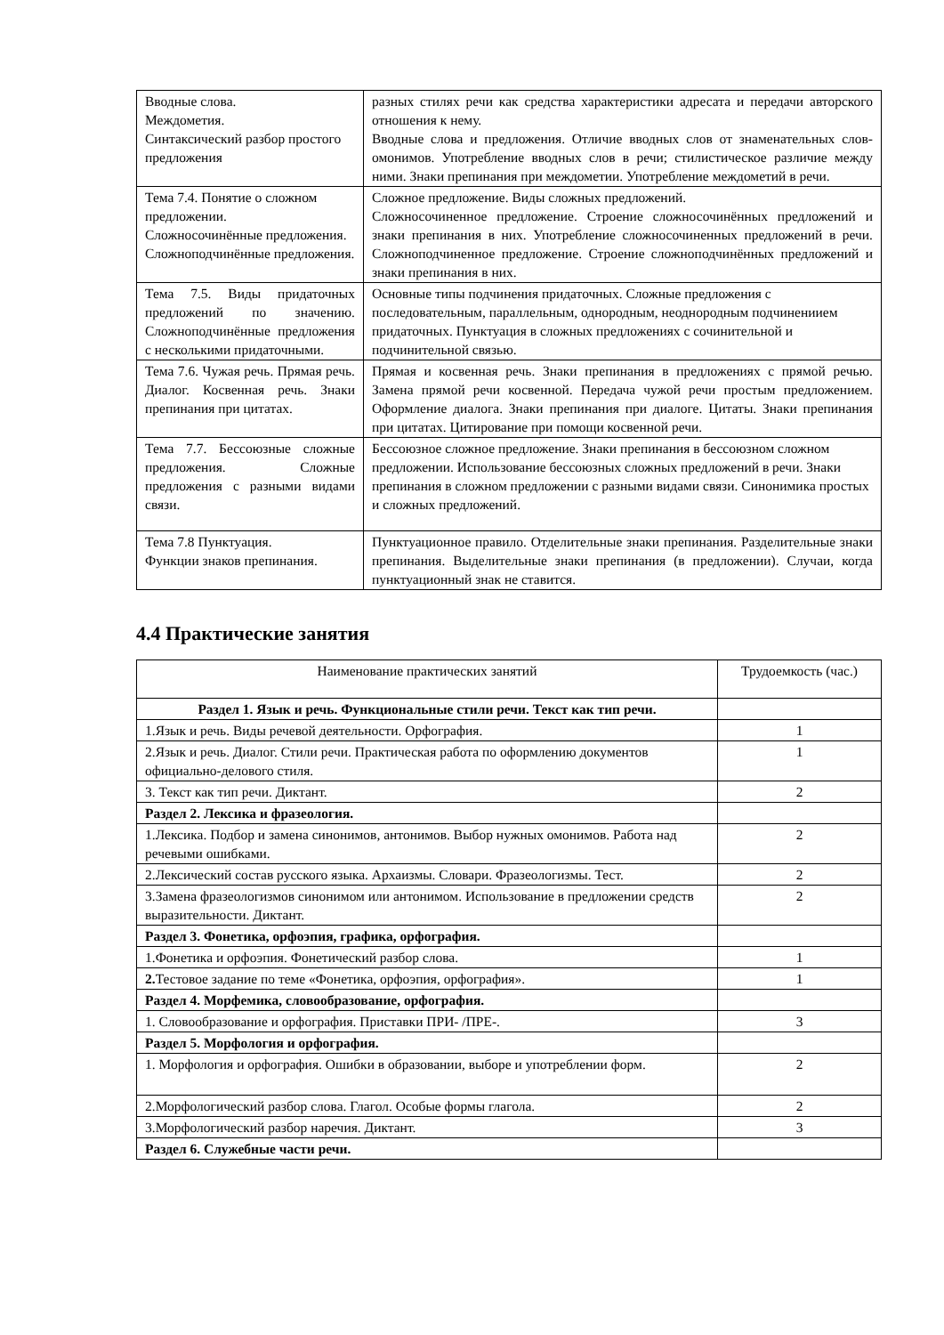| Вводные слова. Междометия. Синтаксический разбор простого предложения | разных стилях речи как средства характеристики адресата и передачи авторского отношения к нему. Вводные слова и предложения. Отличие вводных слов от знаменательных слов-омонимов. Употребление вводных слов в речи; стилистическое различие между ними. Знаки препинания при междометии. Употребление междометий в речи. |
| Тема 7.4. Понятие о сложном предложении. Сложносочинённые предложения. Сложноподчинённые предложения. | Сложное предложение. Виды сложных предложений. Сложносочиненное предложение. Строение сложносочинённых предложений и знаки препинания в них. Употребление сложносочиненных предложений в речи. Сложноподчиненное предложение. Строение сложноподчинённых предложений и знаки препинания в них. |
| Тема 7.5. Виды придаточных предложений по значению. Сложноподчинённые предложения с несколькими придаточными. | Основные типы подчинения придаточных. Сложные предложения с последовательным, параллельным, однородным, неоднородным подчинениием придаточных. Пунктуация в сложных предложениях с сочинительной и подчинительной связью. |
| Тема 7.6. Чужая речь. Прямая речь. Диалог. Косвенная речь. Знаки препинания при цитатах. | Прямая и косвенная речь. Знаки препинания в предложениях с прямой речью. Замена прямой речи косвенной. Передача чужой речи простым предложением. Оформление диалога. Знаки препинания при диалоге. Цитаты. Знаки препинания при цитатах. Цитирование при помощи косвенной речи. |
| Тема 7.7. Бессоюзные сложные предложения. Сложные предложения с разными видами связи. | Бессоюзное сложное предложение. Знаки препинания в бессоюзном сложном предложении. Использование бессоюзных сложных предложений в речи. Знаки препинания в сложном предложении с разными видами связи. Синонимика простых и сложных предложений. |
| Тема 7.8 Пунктуация. Функции знаков препинания. | Пунктуационное правило. Отделительные знаки препинания. Разделительные знаки препинания. Выделительные знаки препинания (в предложении). Случаи, когда пунктуационный знак не ставится. |
4.4 Практические занятия
| Наименование практических занятий | Трудоемкость (час.) |
| --- | --- |
| Раздел 1. Язык и речь. Функциональные стили речи. Текст как тип речи. | |
| 1.Язык и речь. Виды речевой деятельности. Орфография. | 1 |
| 2.Язык и речь. Диалог. Стили речи. Практическая работа по оформлению документов официально-делового стиля. | 1 |
| 3. Текст как тип речи. Диктант. | 2 |
| Раздел 2. Лексика и фразеология. | |
| 1.Лексика. Подбор и замена синонимов, антонимов. Выбор нужных омонимов. Работа над речевыми ошибками. | 2 |
| 2.Лексический состав русского языка. Архаизмы. Словари. Фразеологизмы. Тест. | 2 |
| 3.Замена фразеологизмов синонимом или антонимом. Использование в предложении средств выразительности. Диктант. | 2 |
| Раздел 3. Фонетика, орфоэпия, графика, орфография. | |
| 1.Фонетика и орфоэпия. Фонетический разбор слова. | 1 |
| 2. Тестовое задание по теме «Фонетика, орфоэпия, орфография». | 1 |
| Раздел 4. Морфемика, словообразование, орфография. | |
| 1. Словообразование и орфография. Приставки ПРИ- /ПРЕ-. | 3 |
| Раздел 5. Морфология и орфография. | |
| 1. Морфология и орфография. Ошибки в образовании, выборе и употреблении форм. | 2 |
| 2.Морфологический разбор слова. Глагол. Особые формы глагола. | 2 |
| 3.Морфологический разбор наречия. Диктант. | 3 |
| Раздел 6. Служебные части речи. | |